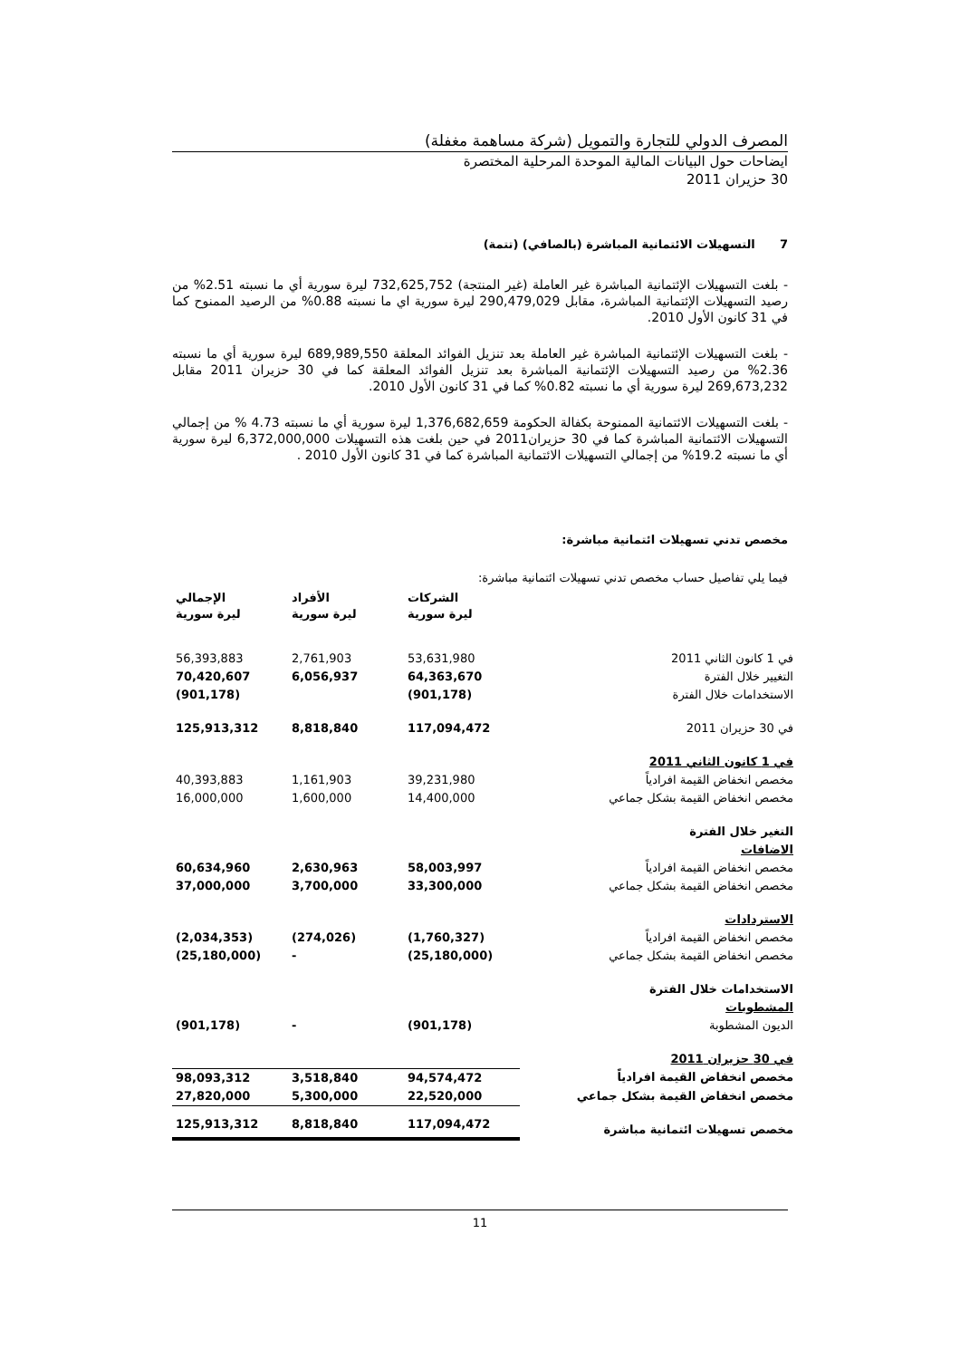المصرف الدولي للتجارة والتمويل (شركة مساهمة مغفلة)
ايضاحات حول البيانات المالية الموحدة المرحلية المختصرة
30 حزيران 2011
7 التسهيلات الائتمانية المباشرة (بالصافي) (تتمة)
- بلغت التسهيلات الإئتمانية المباشرة غير العاملة (غير المنتجة) 732,625,752 ليرة سورية أي ما نسبته 2.51% من رصيد التسهيلات الإئتمانية المباشرة، مقابل 290,479,029 ليرة سورية اي ما نسبته 0.88% من الرصيد الممنوح كما في 31 كانون الأول 2010.
- بلغت التسهيلات الإئتمانية المباشرة غير العاملة بعد تنزيل الفوائد المعلقة 689,989,550 ليرة سورية أي ما نسبته 2.36% من رصيد التسهيلات الإئتمانية المباشرة بعد تنزيل الفوائد المعلقة كما في 30 حزيران 2011 مقابل 269,673,232 ليرة سورية أي ما نسبته 0.82% كما في 31 كانون الأول 2010.
- بلغت التسهيلات الائتمانية الممنوحة بكفالة الحكومة 1,376,682,659 ليرة سورية أي ما نسبته 4.73 % من إجمالي التسهيلات الائتمانية المباشرة كما في 30 حزيران2011 في حين بلغت هذه التسهيلات 6,372,000,000 ليرة سورية أي ما نسبته 19.2% من إجمالي التسهيلات الائتمانية المباشرة كما في 31 كانون الأول 2010 .
مخصص تدني تسهيلات ائتمانية مباشرة:
فيما يلي تفاصيل حساب مخصص تدني تسهيلات ائتمانية مباشرة:
| | الشركات ليرة سورية | الأفراد ليرة سورية | الإجمالي ليرة سورية |
| --- | --- | --- | --- |
| في 1 كانون الثاني 2011 | 53,631,980 | 2,761,903 | 56,393,883 |
| التغيير خلال الفترة | 64,363,670 | 6,056,937 | 70,420,607 |
| الاستخدامات خلال الفترة | (901,178) | | (901,178) |
| في 30 حزيران 2011 | 117,094,472 | 8,818,840 | 125,913,312 |
| في 1 كانون الثاني 2011 | | | |
| مخصص انخفاض القيمة افرادياً | 39,231,980 | 1,161,903 | 40,393,883 |
| مخصص انخفاض القيمة بشكل جماعي | 14,400,000 | 1,600,000 | 16,000,000 |
| التغير خلال الفترة | | | |
| الاضافات | | | |
| مخصص انخفاض القيمة افرادياً | 58,003,997 | 2,630,963 | 60,634,960 |
| مخصص انخفاض القيمة بشكل جماعي | 33,300,000 | 3,700,000 | 37,000,000 |
| الاستردادات | | | |
| مخصص انخفاض القيمة افرادياً | (1,760,327) | (274,026) | (2,034,353) |
| مخصص انخفاض القيمة بشكل جماعي | (25,180,000) | - | (25,180,000) |
| الاستخدامات خلال الفترة | | | |
| المشطوبات | | | |
| الديون المشطوبة | (901,178) | - | (901,178) |
| في 30 حزيران 2011 | | | |
| مخصص انخفاض القيمة افرادياً | 94,574,472 | 3,518,840 | 98,093,312 |
| مخصص انخفاض القيمة بشكل جماعي | 22,520,000 | 5,300,000 | 27,820,000 |
| مخصص تسهيلات ائتمانية مباشرة | 117,094,472 | 8,818,840 | 125,913,312 |
11